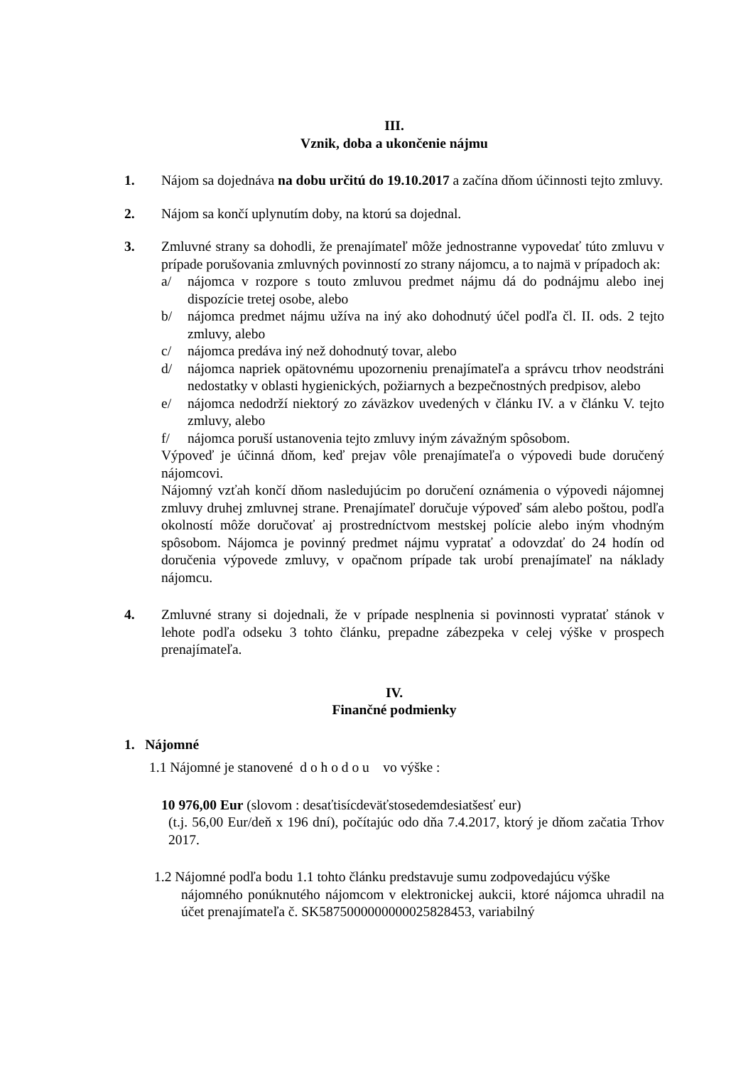III.
Vznik, doba a ukončenie nájmu
1. Nájom sa dojednáva na dobu určitú do 19.10.2017 a začína dňom účinnosti tejto zmluvy.
2. Nájom sa končí uplynutím doby, na ktorú sa dojednal.
3. Zmluvné strany sa dohodli, že prenajímateľ môže jednostranne vypovedať túto zmluvu v prípade porušovania zmluvných povinností zo strany nájomcu, a to najmä v prípadoch ak:
a/ nájomca v rozpore s touto zmluvou predmet nájmu dá do podnájmu alebo inej dispozície tretej osobe, alebo
b/ nájomca predmet nájmu užíva na iný ako dohodnutý účel podľa čl. II. ods. 2 tejto zmluvy, alebo
c/ nájomca predáva iný než dohodnutý tovar, alebo
d/ nájomca napriek opätovnému upozorneniu prenajímateľa a správcu trhov neodstráni nedostatky v oblasti hygienických, požiarnych a bezpečnostných predpisov, alebo
e/ nájomca nedodrží niektorý zo záväzkov uvedených v článku IV. a v článku V. tejto zmluvy, alebo
f/ nájomca poruší ustanovenia tejto zmluvy iným závažným spôsobom.
Výpoveď je účinná dňom, keď prejav vôle prenajímateľa o výpovedi bude doručený nájomcovi.
Nájomný vzťah končí dňom nasledujúcim po doručení oznámenia o výpovedi nájomnej zmluvy druhej zmluvnej strane. Prenajímateľ doručuje výpoveď sám alebo poštou, podľa okolností môže doručovať aj prostredníctvom mestskej polície alebo iným vhodným spôsobom. Nájomca je povinný predmet nájmu vypratať a odovzdať do 24 hodín od doručenia výpovede zmluvy, v opačnom prípade tak urobí prenajímateľ na náklady nájomcu.
4. Zmluvné strany si dojednali, že v prípade nesplnenia si povinnosti vypratať stánok v lehote podľa odseku 3 tohto článku, prepadne zábezpeka v celej výške v prospech prenajímateľa.
IV.
Finančné podmienky
1. Nájomné
1.1 Nájomné je stanovené d o h o d o u vo výške :
10 976,00 Eur (slovom : desaťtisícdeväťstosedemdesiatšesť eur)
(t.j. 56,00 Eur/deň x 196 dní), počítajúc odo dňa 7.4.2017, ktorý je dňom začatia Trhov 2017.
1.2 Nájomné podľa bodu 1.1 tohto článku predstavuje sumu zodpovedajúcu výške
nájomného ponúknutého nájomcom v elektronickej aukcii, ktoré nájomca uhradil na účet prenajímateľa č. SK5875000000000025828453, variabilný